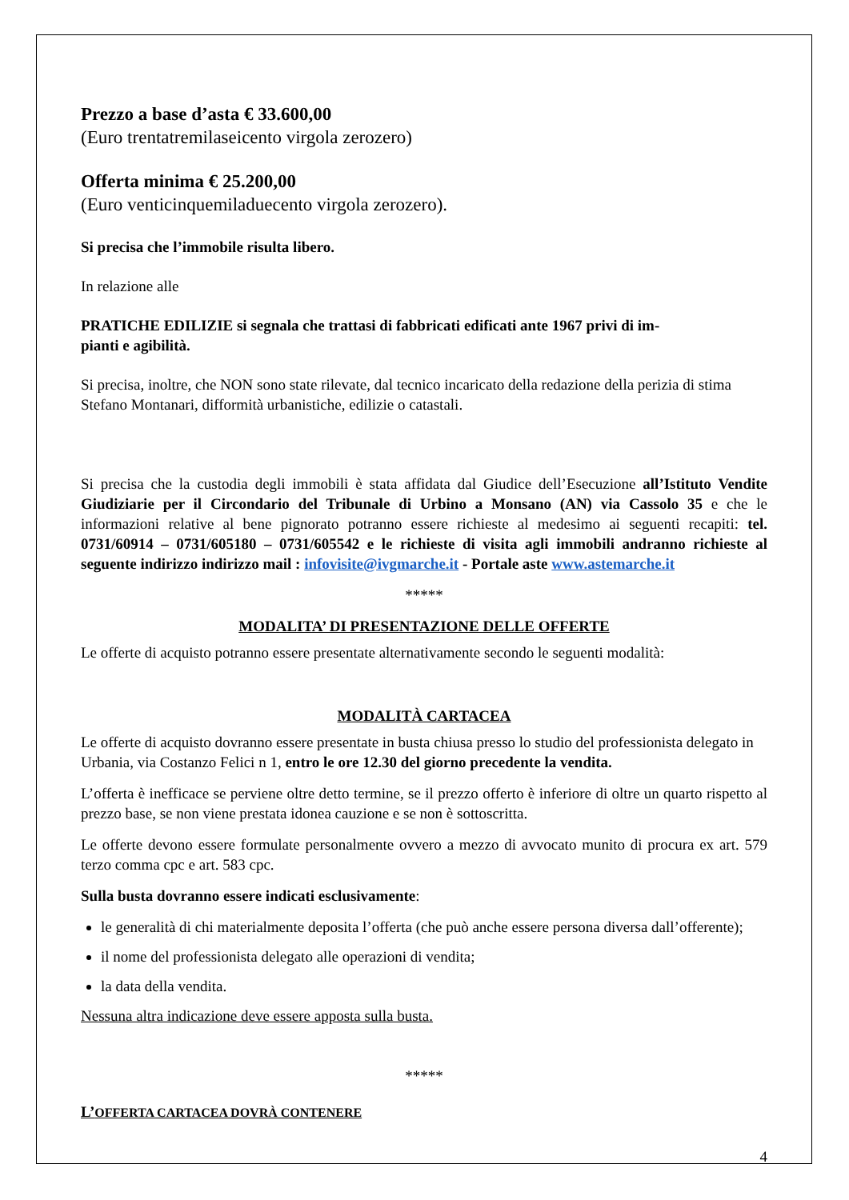Prezzo a base d’asta € 33.600,00
(Euro trentatremilaseicento virgola zerozero)
Offerta minima € 25.200,00
(Euro venticinquemiladuecento virgola zerozero).
Si precisa che l’immobile risulta libero.
In relazione alle
PRATICHE EDILIZIE si segnala che trattasi di fabbricati edificati ante 1967 privi di im-
pianti e agibilità.
Si precisa, inoltre, che NON sono state rilevate, dal tecnico incaricato della redazione della perizia di stima Stefano Montanari, difformità urbanistiche, edilizie o catastali.
Si precisa che la custodia degli immobili è stata affidata dal Giudice dell’Esecuzione all’Istituto Vendite Giudiziarie per il Circondario del Tribunale di Urbino a Monsano (AN) via Cassolo 35 e che le informazioni relative al bene pignorato potranno essere richieste al medesimo ai seguenti recapiti: tel. 0731/60914 – 0731/605180 – 0731/605542 e le richieste di visita agli immobili andranno richieste al seguente indirizzo indirizzo mail : infovisite@ivgmarche.it - Portale aste www.astemarche.it
*****
MODALITA’ DI PRESENTAZIONE DELLE OFFERTE
Le offerte di acquisto potranno essere presentate alternativamente secondo le seguenti modalità:
MODALITÀ CARTACEA
Le offerte di acquisto dovranno essere presentate in busta chiusa presso lo studio del professionista delegato in Urbania, via Costanzo Felici n 1, entro le ore 12.30 del giorno precedente la vendita.
L’offerta è inefficace se perviene oltre detto termine, se il prezzo offerto è inferiore di oltre un quarto rispetto al prezzo base, se non viene prestata idonea cauzione e se non è sottoscritta.
Le offerte devono essere formulate personalmente ovvero a mezzo di avvocato munito di procura ex art. 579 terzo comma cpc e art. 583 cpc.
Sulla busta dovranno essere indicati esclusivamente:
le generalità di chi materialmente deposita l’offerta (che può anche essere persona diversa dall’offerente);
il nome del professionista delegato alle operazioni di vendita;
la data della vendita.
Nessuna altra indicazione deve essere apposta sulla busta.
*****
L’OFFERTA CARTACEA DOVRÀ CONTENERE
4